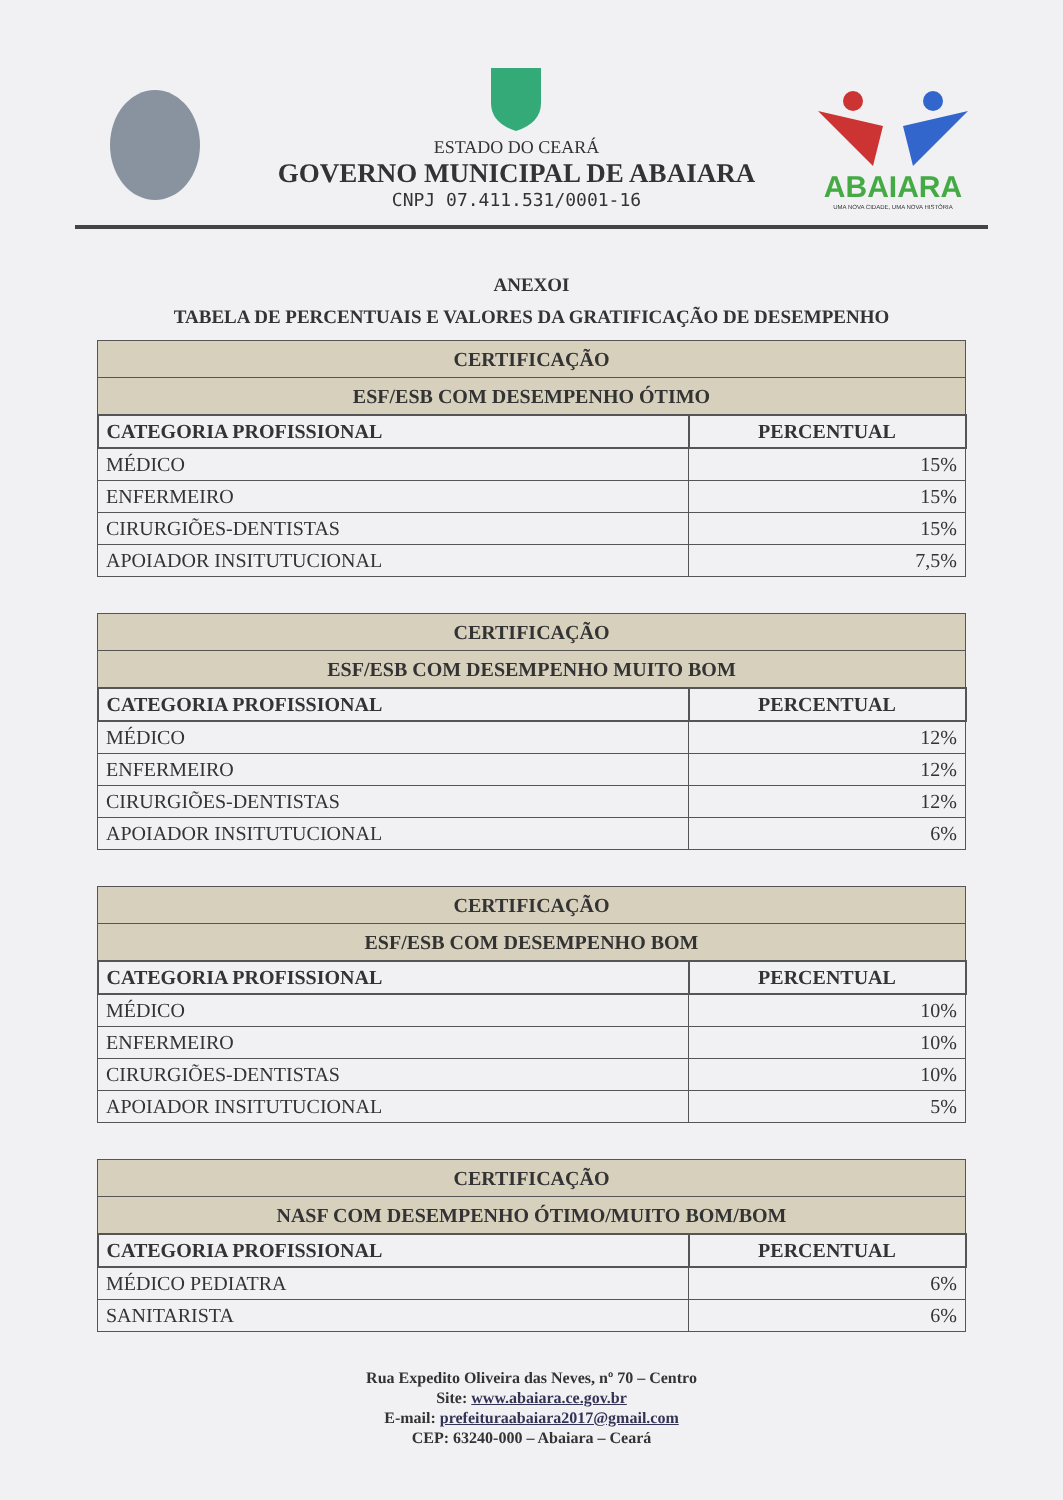ESTADO DO CEARÁ
GOVERNO MUNICIPAL DE ABAIARA
CNPJ 07.411.531/0001-16
ABAIARA
UMA NOVA CIDADE, UMA NOVA HISTÓRIA
ANEXOI
TABELA DE PERCENTUAIS E VALORES DA GRATIFICAÇÃO DE DESEMPENHO
| CERTIFICAÇÃO | |
| ESF/ESB COM DESEMPENHO ÓTIMO | |
| CATEGORIA PROFISSIONAL | PERCENTUAL |
| MÉDICO | 15% |
| ENFERMEIRO | 15% |
| CIRURGIÕES-DENTISTAS | 15% |
| APOIADOR INSITUTUCIONAL | 7,5% |
| CERTIFICAÇÃO | |
| ESF/ESB COM DESEMPENHO MUITO BOM | |
| CATEGORIA PROFISSIONAL | PERCENTUAL |
| MÉDICO | 12% |
| ENFERMEIRO | 12% |
| CIRURGIÕES-DENTISTAS | 12% |
| APOIADOR INSITUTUCIONAL | 6% |
| CERTIFICAÇÃO | |
| ESF/ESB COM DESEMPENHO BOM | |
| CATEGORIA PROFISSIONAL | PERCENTUAL |
| MÉDICO | 10% |
| ENFERMEIRO | 10% |
| CIRURGIÕES-DENTISTAS | 10% |
| APOIADOR INSITUTUCIONAL | 5% |
| CERTIFICAÇÃO | |
| NASF COM DESEMPENHO ÓTIMO/MUITO BOM/BOM | |
| CATEGORIA PROFISSIONAL | PERCENTUAL |
| MÉDICO PEDIATRA | 6% |
| SANITARISTA | 6% |
Rua Expedito Oliveira das Neves, nº 70 – Centro
Site: www.abaiara.ce.gov.br
E-mail: prefeituraabaiara2017@gmail.com
CEP: 63240-000 – Abaiara – Ceará